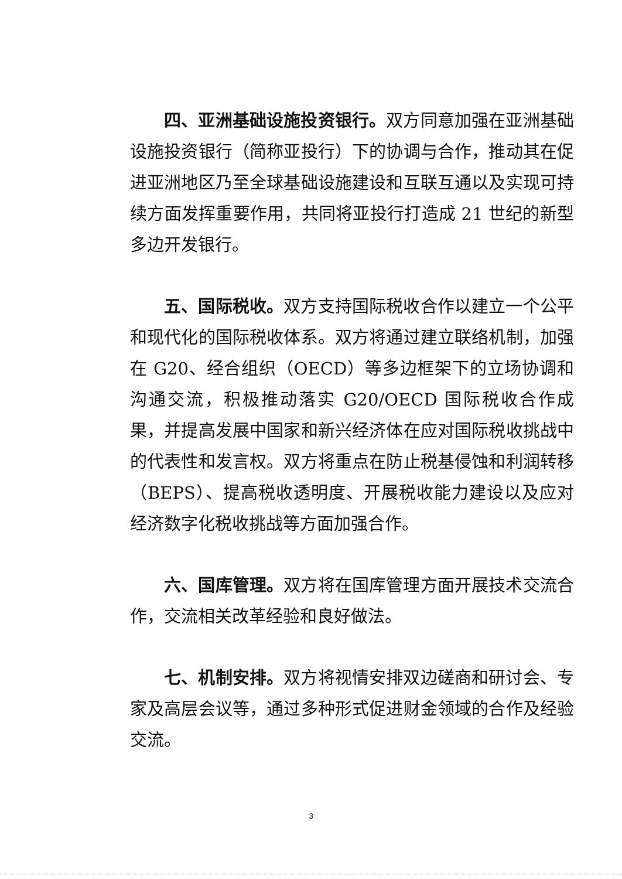四、亚洲基础设施投资银行。双方同意加强在亚洲基础设施投资银行（简称亚投行）下的协调与合作，推动其在促进亚洲地区乃至全球基础设施建设和互联互通以及实现可持续方面发挥重要作用，共同将亚投行打造成 21 世纪的新型多边开发银行。
五、国际税收。双方支持国际税收合作以建立一个公平和现代化的国际税收体系。双方将通过建立联络机制，加强在 G20、经合组织（OECD）等多边框架下的立场协调和沟通交流，积极推动落实 G20/OECD 国际税收合作成果，并提高发展中国家和新兴经济体在应对国际税收挑战中的代表性和发言权。双方将重点在防止税基侵蚀和利润转移（BEPS）、提高税收透明度、开展税收能力建设以及应对经济数字化税收挑战等方面加强合作。
六、国库管理。双方将在国库管理方面开展技术交流合作，交流相关改革经验和良好做法。
七、机制安排。双方将视情安排双边磋商和研讨会、专家及高层会议等，通过多种形式促进财金领域的合作及经验交流。
3